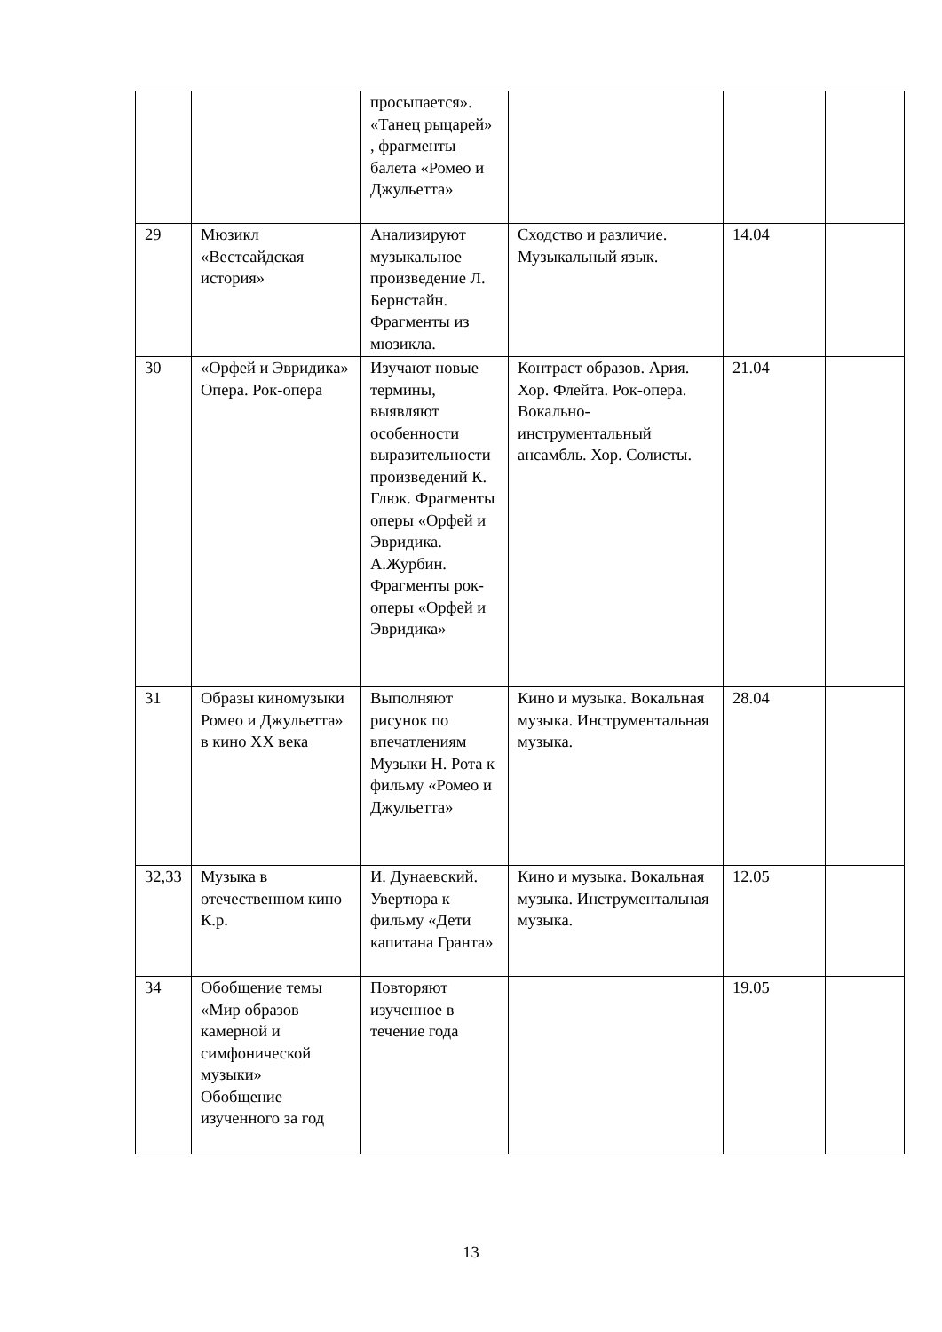| | | просыпается». «Танец рыцарей» , фрагменты балета «Ромео и Джульетта» | | | |
| 29 | Мюзикл «Вестсайдская история» | Анализируют музыкальное произведение Л. Бернстайн. Фрагменты из мюзикла. | Сходство и различие. Музыкальный язык. | 14.04 | |
| 30 | «Орфей и Эвридика» Опера. Рок-опера | Изучают новые термины, выявляют особенности выразительности произведений К. Глюк. Фрагменты оперы «Орфей и Эвридика. А.Журбин. Фрагменты рок-оперы «Орфей и Эвридика» | Контраст образов. Ария. Хор. Флейта. Рок-опера. Вокально-инструментальный ансамбль. Хор. Солисты. | 21.04 | |
| 31 | Образы киномузыки Ромео и Джульетта» в кино XX века | Выполняют рисунок по впечатлениям Музыки Н. Рота к фильму «Ромео и Джульетта» | Кино и музыка. Вокальная музыка. Инструментальная музыка. | 28.04 | |
| 32,33 | Музыка в отечественном кино К.р. | И. Дунаевский. Увертюра к фильму «Дети капитана Гранта» | Кино и музыка. Вокальная музыка. Инструментальная музыка. | 12.05 | |
| 34 | Обобщение темы «Мир образов камерной и симфонической музыки» Обобщение изученного за год | Повторяют изученное в течение года | | 19.05 | |
13